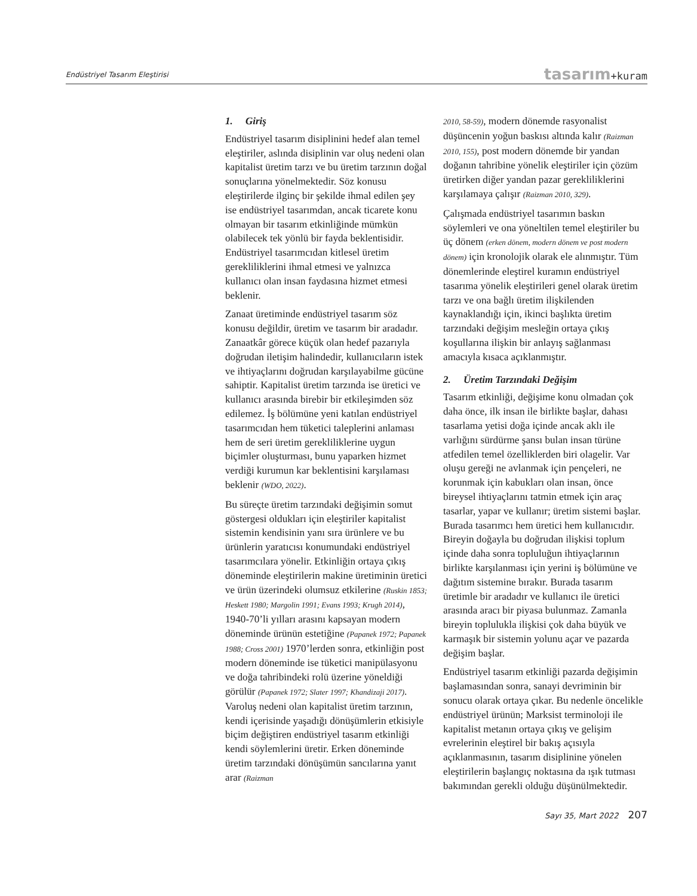Endüstriyel Tasarım Eleştirisi
tasarım+kuram
1. Giriş
Endüstriyel tasarım disiplinini hedef alan temel eleştiriler, aslında disiplinin var oluş nedeni olan kapitalist üretim tarzı ve bu üretim tarzının doğal sonuçlarına yönelmektedir. Söz konusu eleştirilerde ilginç bir şekilde ihmal edilen şey ise endüstriyel tasarımdan, ancak ticarete konu olmayan bir tasarım etkinliğinde mümkün olabilecek tek yönlü bir fayda beklentisidir. Endüstriyel tasarımcıdan kitlesel üretim gerekliliklerini ihmal etmesi ve yalnızca kullanıcı olan insan faydasına hizmet etmesi beklenir.
Zanaat üretiminde endüstriyel tasarım söz konusu değildir, üretim ve tasarım bir aradadır. Zanaatkâr görece küçük olan hedef pazarıyla doğrudan iletişim halindedir, kullanıcıların istek ve ihtiyaçlarını doğrudan karşılayabilme gücüne sahiptir. Kapitalist üretim tarzında ise üretici ve kullanıcı arasında birebir bir etkileşimden söz edilemez. İş bölümüne yeni katılan endüstriyel tasarımcıdan hem tüketici taleplerini anlaması hem de seri üretim gerekliliklerine uygun biçimler oluşturması, bunu yaparken hizmet verdiği kurumun kar beklentisini karşılaması beklenir (WDO, 2022).
Bu süreçte üretim tarzındaki değişimin somut göstergesi oldukları için eleştiriler kapitalist sistemin kendisinin yanı sıra ürünlere ve bu ürünlerin yaratıcısı konumundaki endüstriyel tasarımcılara yönelir. Etkinliğin ortaya çıkış döneminde eleştirilerin makine üretiminin üretici ve ürün üzerindeki olumsuz etkilerine (Ruskin 1853; Heskett 1980; Margolin 1991; Evans 1993; Krugh 2014), 1940-70’li yılları arasını kapsayan modern döneminde ürünün estetiğine (Papanek 1972; Papanek 1988; Cross 2001) 1970’lerden sonra, etkinliğin post modern döneminde ise tüketici manipülasyonu ve doğa tahribindeki rolü üzerine yöneldiği görülür (Papanek 1972; Slater 1997; Khandizaji 2017). Varoluş nedeni olan kapitalist üretim tarzının, kendi içerisinde yaşadığı dönüşümlerin etkisiyle biçim değiştiren endüstriyel tasarım etkinliği kendi söylemlerini üretir. Erken döneminde üretim tarzındaki dönüşümün sancılarına yanıt arar (Raizman
2010, 58-59), modern dönemde rasyonalist düşüncenin yoğun baskısı altında kalır (Raizman 2010, 155), post modern dönemde bir yandan doğanın tahribine yönelik eleştiriler için çözüm üretirken diğer yandan pazar gerekliliklerini karşılamaya çalışır (Raizman 2010, 329).
Çalışmada endüstriyel tasarımın baskın söylemleri ve ona yöneltilen temel eleştiriler bu üç dönem (erken dönem, modern dönem ve post modern dönem) için kronolojik olarak ele alınmıştır. Tüm dönemlerinde eleştirel kuramın endüstriyel tasarıma yönelik eleştirileri genel olarak üretim tarzı ve ona bağlı üretim ilişkilenden kaynaklandığı için, ikinci başlıkta üretim tarzındaki değişim mesleğin ortaya çıkış koşullarına ilişkin bir anlayış sağlanması amacıyla kısaca açıklanmıştır.
2. Üretim Tarzındaki Değişim
Tasarım etkinliği, değişime konu olmadan çok daha önce, ilk insan ile birlikte başlar, dahası tasarlama yetisi doğa içinde ancak aklı ile varlığını sürdürme şansı bulan insan türüne atfedilen temel özelliklerden biri olagelir. Var oluşu gereği ne avlanmak için pençeleri, ne korunmak için kabukları olan insan, önce bireysel ihtiyaçlarını tatmin etmek için araç tasarlar, yapar ve kullanır; üretim sistemi başlar. Burada tasarımcı hem üretici hem kullanıcıdır. Bireyin doğayla bu doğrudan ilişkisi toplum içinde daha sonra topluluğun ihtiyaçlarının birlikte karşılanması için yerini iş bölümüne ve dağıtım sistemine bırakır. Burada tasarım üretimle bir aradadır ve kullanıcı ile üretici arasında aracı bir piyasa bulunmaz. Zamanla bireyin toplulukla ilişkisi çok daha büyük ve karmaşık bir sistemin yolunu açar ve pazarda değişim başlar.
Endüstriyel tasarım etkinliği pazarda değişimin başlamasından sonra, sanayi devriminin bir sonucu olarak ortaya çıkar. Bu nedenle öncelikle endüstriyel ürünün; Marksist terminoloji ile kapitalist metanın ortaya çıkış ve gelişim evrelerinin eleştirel bir bakış açısıyla açıklanmasının, tasarım disiplinine yönelen eleştirilerin başlangıç noktasına da ışık tutması bakımından gerekli olduğu düşünülmektedir.
Sayı 35, Mart 2022 207